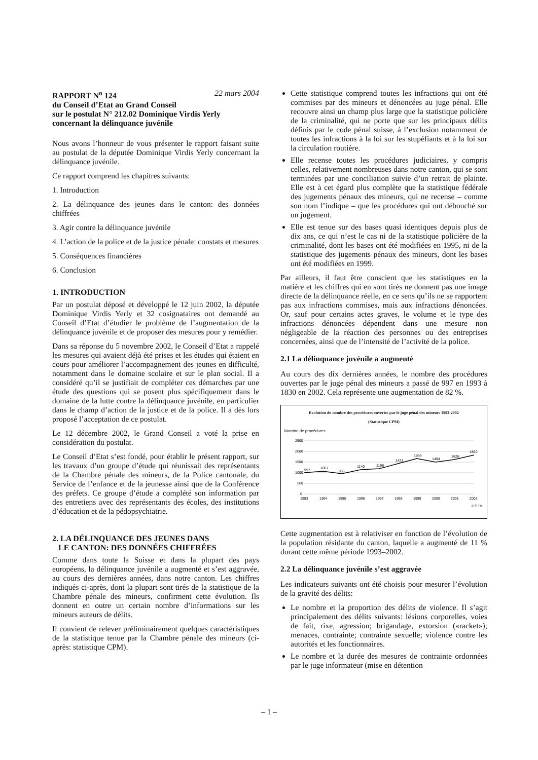RAPPORT N<sup>o</sup> 124 22 mars 2004
du Conseil d’Etat au Grand Conseil
sur le postulat N° 212.02 Dominique Virdis Yerly
concernant la délinquance juvénile
Nous avons l’honneur de vous présenter le rapport faisant suite au postulat de la députée Dominique Virdis Yerly concernant la délinquance juvénile.
Ce rapport comprend les chapitres suivants:
1. Introduction
2. La délinquance des jeunes dans le canton: des données chiffrées
3. Agir contre la délinquance juvénile
4. L’action de la police et de la justice pénale: constats et mesures
5. Conséquences financières
6. Conclusion
1. INTRODUCTION
Par un postulat déposé et développé le 12 juin 2002, la députée Dominique Virdis Yerly et 32 cosignataires ont demandé au Conseil d’Etat d’étudier le problème de l’augmentation de la délinquance juvénile et de proposer des mesures pour y remédier.
Dans sa réponse du 5 novembre 2002, le Conseil d’Etat a rappelé les mesures qui avaient déjà été prises et les études qui étaient en cours pour améliorer l’accompagnement des jeunes en difficulté, notamment dans le domaine scolaire et sur le plan social. Il a considéré qu’il se justifiait de compléter ces démarches par une étude des questions qui se posent plus spécifiquement dans le domaine de la lutte contre la délinquance juvénile, en particulier dans le champ d’action de la justice et de la police. Il a dès lors proposé l’acceptation de ce postulat.
Le 12 décembre 2002, le Grand Conseil a voté la prise en considération du postulat.
Le Conseil d’Etat s’est fondé, pour établir le présent rapport, sur les travaux d’un groupe d’étude qui réunissait des représentants de la Chambre pénale des mineurs, de la Police cantonale, du Service de l’enfance et de la jeunesse ainsi que de la Conférence des préfets. Ce groupe d’étude a complété son information par des entretiens avec des représentants des écoles, des institutions d’éducation et de la pédopsychiatrie.
2. LA DÉLINQUANCE DES JEUNES DANS
LE CANTON: DES DONNÉES CHIFFRÉES
Comme dans toute la Suisse et dans la plupart des pays européens, la délinquance juvénile a augmenté et s’est aggravée, au cours des dernières années, dans notre canton. Les chiffres indiqués ci-après, dont la plupart sont tirés de la statistique de la Chambre pénale des mineurs, confirment cette évolution. Ils donnent en outre un certain nombre d’informations sur les mineurs auteurs de délits.
Il convient de relever préliminairement quelques caractéristiques de la statistique tenue par la Chambre pénale des mineurs (ci-après: statistique CPM).
Cette statistique comprend toutes les infractions qui ont été commises par des mineurs et dénoncées au juge pénal. Elle recouvre ainsi un champ plus large que la statistique policière de la criminalité, qui ne porte que sur les principaux délits définis par le code pénal suisse, à l’exclusion notamment de toutes les infractions à la loi sur les stupéfiants et à la loi sur la circulation routière.
Elle recense toutes les procédures judiciaires, y compris celles, relativement nombreuses dans notre canton, qui se sont terminées par une conciliation suivie d’un retrait de plainte. Elle est à cet égard plus complète que la statistique fédérale des jugements pénaux des mineurs, qui ne recense – comme son nom l’indique – que les procédures qui ont débouché sur un jugement.
Elle est tenue sur des bases quasi identiques depuis plus de dix ans, ce qui n’est le cas ni de la statistique policière de la criminalité, dont les bases ont été modifiées en 1995, ni de la statistique des jugements pénaux des mineurs, dont les bases ont été modifiées en 1999.
Par ailleurs, il faut être conscient que les statistiques en la matière et les chiffres qui en sont tirés ne donnent pas une image directe de la délinquance réelle, en ce sens qu’ils ne se rapportent pas aux infractions commises, mais aux infractions dénoncées. Or, sauf pour certains actes graves, le volume et le type des infractions dénoncées dépendent dans une mesure non négligeable de la réaction des personnes ou des entreprises concernées, ainsi que de l’intensité de l’activité de la police.
2.1 La délinquance juvénile a augmenté
Au cours des dix dernières années, le nombre des procédures ouvertes par le juge pénal des mineurs a passé de 997 en 1993 à 1830 en 2002. Cela représente une augmentation de 82 %.
Evolution du nombre des procédures ouvertes par le juge pénal des mineurs 1993-2002
(Statistique CPM)
Nombre de procédures
2500
2000
1500
1000
500
0
997
1067
955
1140
1196
1421
1665
1494
1626
1830
1993
1994
1995
1996
1997
1998
1999
2000
2001
2002
STAT-FR
Cette augmentation est à relativiser en fonction de l’évolution de la population résidante du canton, laquelle a augmenté de 11 % durant cette même période 1993–2002.
2.2 La délinquance juvénile s’est aggravée
Les indicateurs suivants ont été choisis pour mesurer l’évolution de la gravité des délits:
Le nombre et la proportion des délits de violence. Il s’agit principalement des délits suivants: lésions corporelles, voies de fait, rixe, agression; brigandage, extorsion («racket»); menaces, contrainte; contrainte sexuelle; violence contre les autorités et les fonctionnaires.
Le nombre et la durée des mesures de contrainte ordonnées par le juge informateur (mise en détention
– 1 –